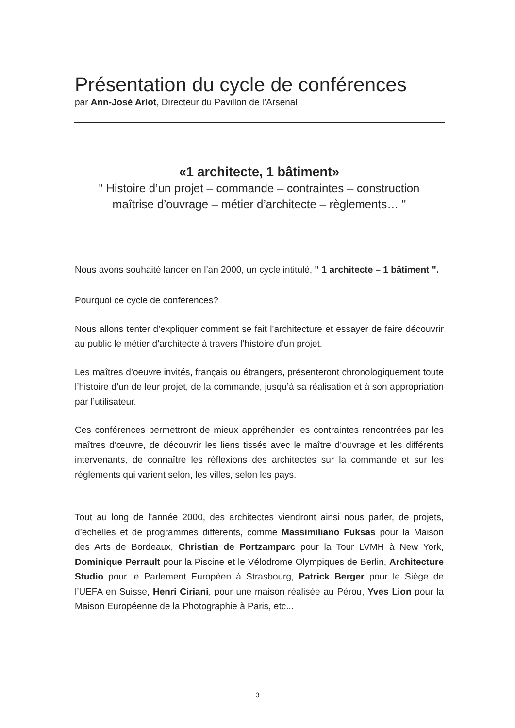Présentation du cycle de conférences
par Ann-José Arlot, Directeur du Pavillon de l’Arsenal
«1 architecte, 1 bâtiment»
" Histoire d’un projet – commande – contraintes – construction
maîtrise d’ouvrage – métier d’architecte – règlements… "
Nous avons souhaité lancer en l’an 2000, un cycle intitulé, " 1 architecte – 1 bâtiment ".
Pourquoi ce cycle de conférences?
Nous allons tenter d’expliquer comment se fait l’architecture et essayer de faire découvrir au public le métier d’architecte à travers l’histoire d’un projet.
Les maîtres d’oeuvre invités, français ou étrangers, présenteront chronologiquement toute l’histoire d’un de leur projet, de la commande, jusqu’à sa réalisation et à son appropriation par l’utilisateur.
Ces conférences permettront de mieux appréhender les contraintes rencontrées par les maîtres d’œuvre, de découvrir les liens tissés avec le maître d’ouvrage et les différents intervenants, de connaître les réflexions des architectes sur la commande et sur les règlements qui varient selon, les villes, selon les pays.
Tout au long de l’année 2000, des architectes viendront ainsi nous parler, de projets, d’échelles et de programmes différents, comme Massimiliano Fuksas pour la Maison des Arts de Bordeaux, Christian de Portzamparc pour la Tour LVMH à New York, Dominique Perrault pour la Piscine et le Vélodrome Olympiques de Berlin, Architecture Studio pour le Parlement Européen à Strasbourg, Patrick Berger pour le Siège de l’UEFA en Suisse, Henri Ciriani, pour une maison réalisée au Pérou, Yves Lion pour la Maison Européenne de la Photographie à Paris, etc...
3